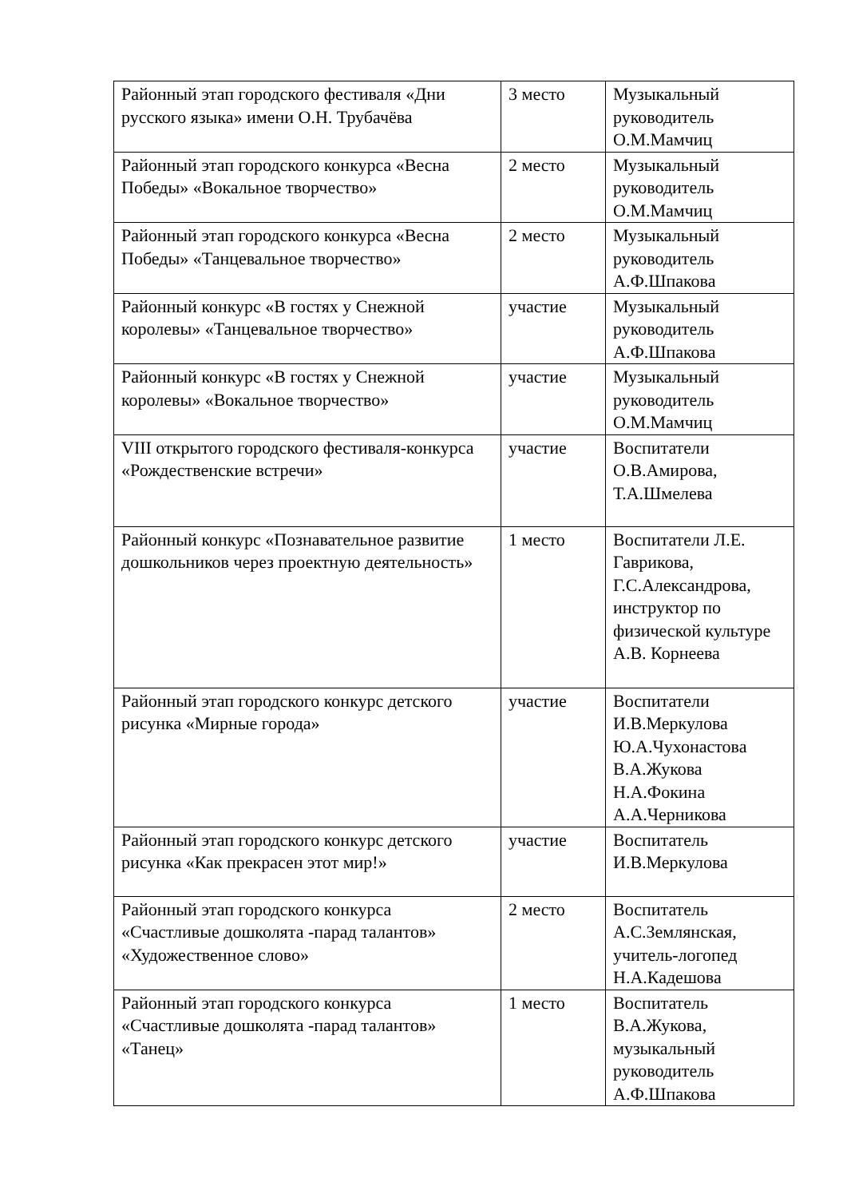| Районный этап городского фестиваля «Дни русского языка» имени О.Н. Трубачёва | 3 место | Музыкальный руководитель О.М.Мамчиц |
| Районный этап городского конкурса «Весна Победы» «Вокальное творчество» | 2 место | Музыкальный руководитель О.М.Мамчиц |
| Районный этап городского конкурса «Весна Победы» «Танцевальное творчество» | 2 место | Музыкальный руководитель А.Ф.Шпакова |
| Районный конкурс «В гостях у Снежной королевы» «Танцевальное творчество» | участие | Музыкальный руководитель А.Ф.Шпакова |
| Районный конкурс «В гостях у Снежной королевы» «Вокальное творчество» | участие | Музыкальный руководитель О.М.Мамчиц |
| VIII открытого городского фестиваля-конкурса «Рождественские встречи» | участие | Воспитатели О.В.Амирова, Т.А.Шмелева |
| Районный конкурс «Познавательное развитие дошкольников через проектную деятельность» | 1 место | Воспитатели Л.Е. Гаврикова, Г.С.Александрова, инструктор по физической культуре А.В. Корнеева |
| Районный этап городского конкурс детского рисунка «Мирные города» | участие | Воспитатели И.В.Меркулова Ю.А.Чухонастова В.А.Жукова Н.А.Фокина А.А.Черникова |
| Районный этап городского конкурс детского рисунка «Как прекрасен этот мир!» | участие | Воспитатель И.В.Меркулова |
| Районный этап городского конкурса «Счастливые дошколята -парад талантов» «Художественное слово» | 2 место | Воспитатель А.С.Землянская, учитель-логопед Н.А.Кадешова |
| Районный этап городского конкурса «Счастливые дошколята -парад талантов» «Танец» | 1 место | Воспитатель В.А.Жукова, музыкальный руководитель А.Ф.Шпакова |